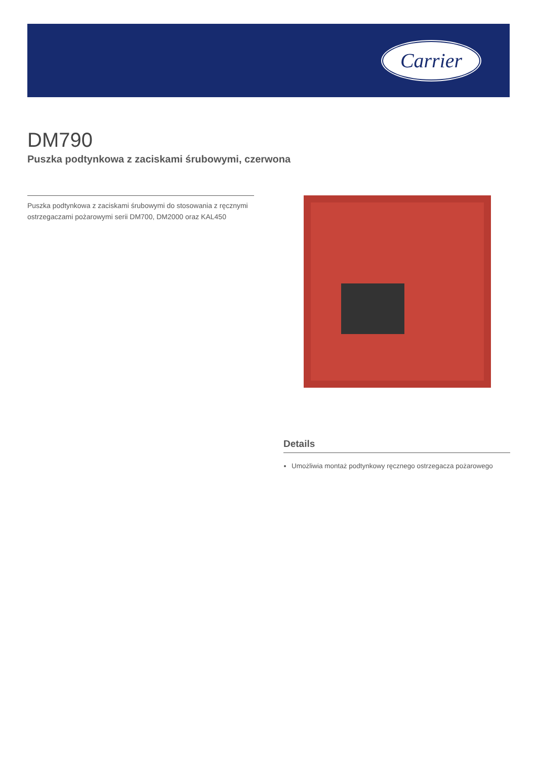Carrier
DM790
Puszka podtynkowa z zaciskami śrubowymi, czerwona
Puszka podtynkowa z zaciskami śrubowymi do stosowania z ręcznymi ostrzegaczami pożarowymi serii DM700, DM2000 oraz KAL450
Details
Umożliwia montaż podtynkowy ręcznego ostrzegacza pożarowego